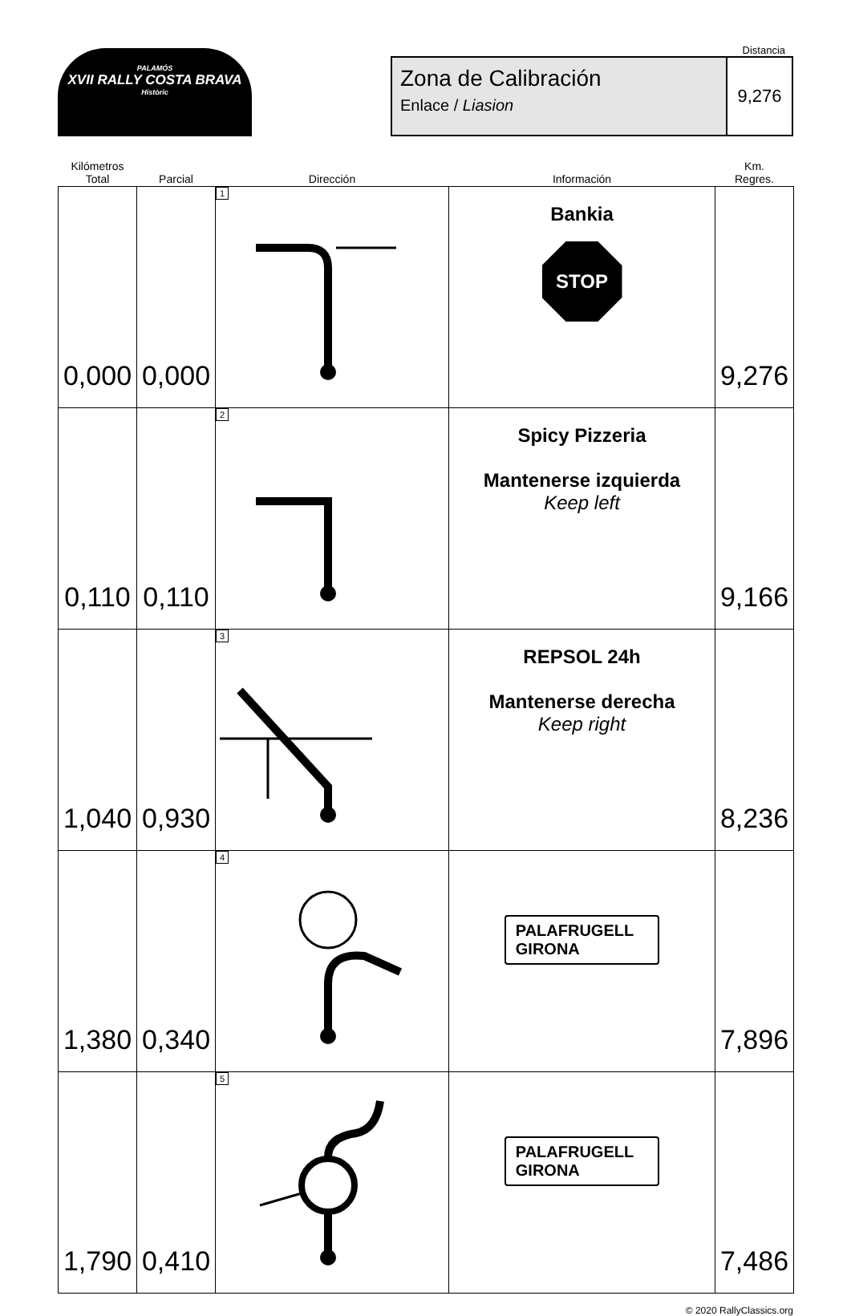PALAMÓS
XVII RALLY COSTA BRAVA
Històric
Distancia
Zona de Calibración
Enlace / Liasion
9,276
| Kilómetros Total | Parcial | Dirección | Información | Km. Regres. |
| --- | --- | --- | --- | --- |
| 0,000 | 0,000 | 1 | Bankia STOP | 9,276 |
| 0,110 | 0,110 | 2 | Spicy Pizzeria Mantenerse izquierda Keep left | 9,166 |
| 1,040 | 0,930 | 3 | REPSOL 24h Mantenerse derecha Keep right | 8,236 |
| 1,380 | 0,340 | 4 | PALAFRUGELL GIRONA | 7,896 |
| 1,790 | 0,410 | 5 | PALAFRUGELL GIRONA | 7,486 |
© 2020 RallyClassics.org